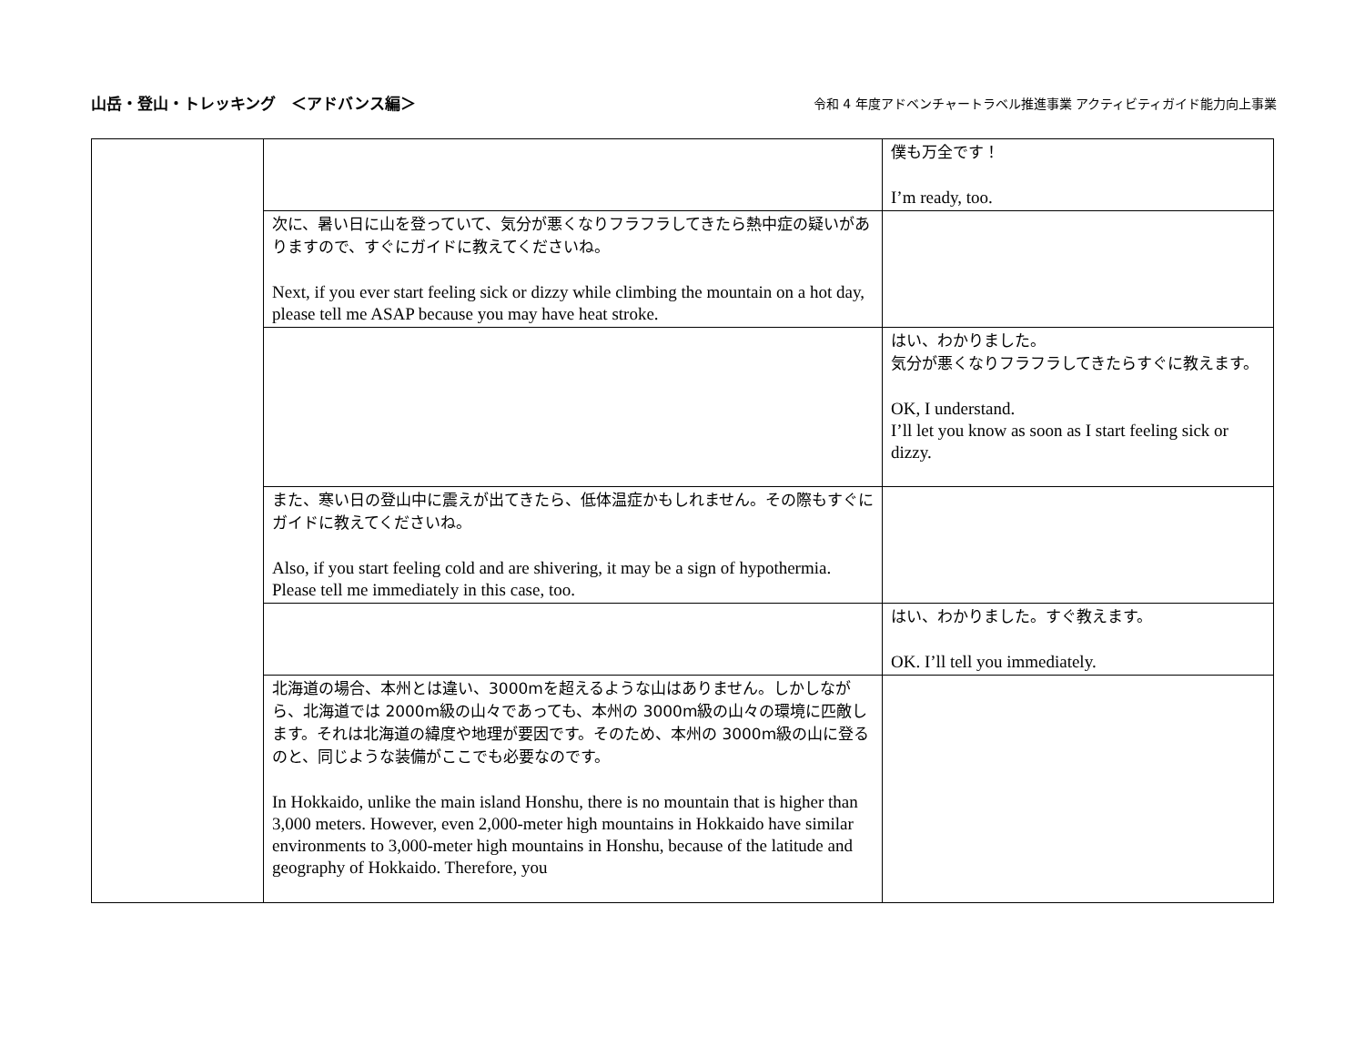山岳・登山・トレッキング　＜アドバンス編＞
令和 4 年度アドベンチャートラベル推進事業 アクティビティガイド能力向上事業
| | | 僕も万全です！ I’m ready, too. |
| | 次に、暑い日に山を登っていて、気分が悪くなりフラフラしてきたら熱中症の疑いがありますので、すぐにガイドに教えてくださいね。 Next, if you ever start feeling sick or dizzy while climbing the mountain on a hot day, please tell me ASAP because you may have heat stroke. | |
| | | はい、わかりました。 気分が悪くなりフラフラしてきたらすぐに教えます。 OK, I understand. I’ll let you know as soon as I start feeling sick or dizzy. |
| | また、寒い日の登山中に震えが出てきたら、低体温症かもしれません。その際もすぐにガイドに教えてくださいね。 Also, if you start feeling cold and are shivering, it may be a sign of hypothermia. Please tell me immediately in this case, too. | |
| | | はい、わかりました。すぐ教えます。 OK. I’ll tell you immediately. |
| | 北海道の場合、本州とは違い、3000mを超えるような山はありません。しかしながら、北海道では 2000m級の山々であっても、本州の 3000m級の山々の環境に匹敵します。それは北海道の緯度や地理が要因です。そのため、本州の 3000m級の山に登るのと、同じような装備がここでも必要なのです。 In Hokkaido, unlike the main island Honshu, there is no mountain that is higher than 3,000 meters. However, even 2,000-meter high mountains in Hokkaido have similar environments to 3,000-meter high mountains in Honshu, because of the latitude and geography of Hokkaido. Therefore, you | |